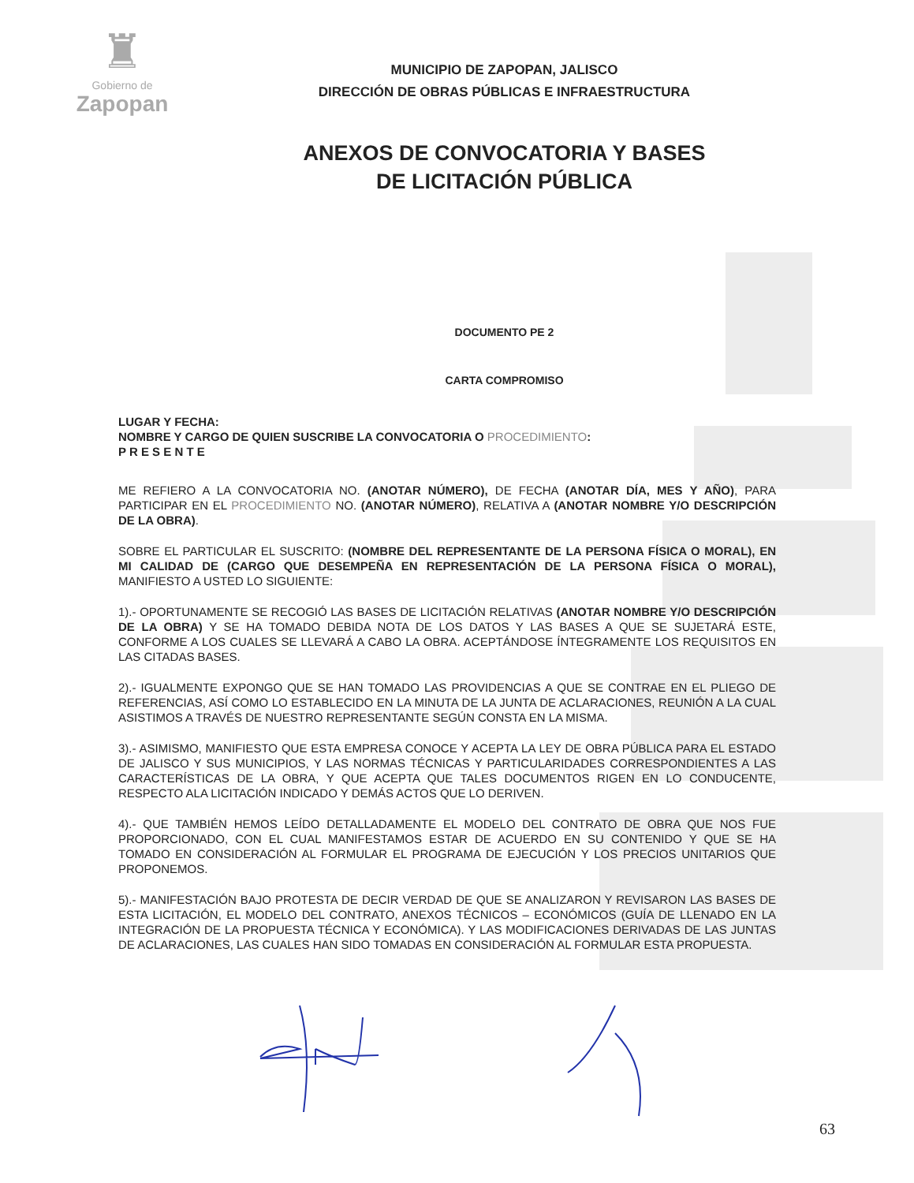♜
Gobierno de
Zapopan
MUNICIPIO DE ZAPOPAN, JALISCO
DIRECCIÓN DE OBRAS PÚBLICAS E INFRAESTRUCTURA
ANEXOS DE CONVOCATORIA Y BASES
DE LICITACIÓN PÚBLICA
DOCUMENTO PE 2
CARTA COMPROMISO
LUGAR Y FECHA:
NOMBRE Y CARGO DE QUIEN SUSCRIBE LA CONVOCATORIA O PROCEDIMIENTO:
P R E S E N T E
ME REFIERO A LA CONVOCATORIA NO. (ANOTAR NÚMERO), DE FECHA (ANOTAR DÍA, MES Y AÑO), PARA PARTICIPAR EN EL PROCEDIMIENTO NO. (ANOTAR NÚMERO), RELATIVA A (ANOTAR NOMBRE Y/O DESCRIPCIÓN DE LA OBRA).
SOBRE EL PARTICULAR EL SUSCRITO: (NOMBRE DEL REPRESENTANTE DE LA PERSONA FÍSICA O MORAL), EN MI CALIDAD DE (CARGO QUE DESEMPEÑA EN REPRESENTACIÓN DE LA PERSONA FÍSICA O MORAL), MANIFIESTO A USTED LO SIGUIENTE:
1).- OPORTUNAMENTE SE RECOGIÓ LAS BASES DE LICITACIÓN RELATIVAS (ANOTAR NOMBRE Y/O DESCRIPCIÓN DE LA OBRA) Y SE HA TOMADO DEBIDA NOTA DE LOS DATOS Y LAS BASES A QUE SE SUJETARÁ ESTE, CONFORME A LOS CUALES SE LLEVARÁ A CABO LA OBRA. ACEPTÁNDOSE ÍNTEGRAMENTE LOS REQUISITOS EN LAS CITADAS BASES.
2).- IGUALMENTE EXPONGO QUE SE HAN TOMADO LAS PROVIDENCIAS A QUE SE CONTRAE EN EL PLIEGO DE REFERENCIAS, ASÍ COMO LO ESTABLECIDO EN LA MINUTA DE LA JUNTA DE ACLARACIONES, REUNIÓN A LA CUAL ASISTIMOS A TRAVÉS DE NUESTRO REPRESENTANTE SEGÚN CONSTA EN LA MISMA.
3).- ASIMISMO, MANIFIESTO QUE ESTA EMPRESA CONOCE Y ACEPTA LA LEY DE OBRA PÚBLICA PARA EL ESTADO DE JALISCO Y SUS MUNICIPIOS, Y LAS NORMAS TÉCNICAS Y PARTICULARIDADES CORRESPONDIENTES A LAS CARACTERÍSTICAS DE LA OBRA, Y QUE ACEPTA QUE TALES DOCUMENTOS RIGEN EN LO CONDUCENTE, RESPECTO ALA LICITACIÓN INDICADO Y DEMÁS ACTOS QUE LO DERIVEN.
4).- QUE TAMBIÉN HEMOS LEÍDO DETALLADAMENTE EL MODELO DEL CONTRATO DE OBRA QUE NOS FUE PROPORCIONADO, CON EL CUAL MANIFESTAMOS ESTAR DE ACUERDO EN SU CONTENIDO Y QUE SE HA TOMADO EN CONSIDERACIÓN AL FORMULAR EL PROGRAMA DE EJECUCIÓN Y LOS PRECIOS UNITARIOS QUE PROPONEMOS.
5).- MANIFESTACIÓN BAJO PROTESTA DE DECIR VERDAD DE QUE SE ANALIZARON Y REVISARON LAS BASES DE ESTA LICITACIÓN, EL MODELO DEL CONTRATO, ANEXOS TÉCNICOS – ECONÓMICOS (GUÍA DE LLENADO EN LA INTEGRACIÓN DE LA PROPUESTA TÉCNICA Y ECONÓMICA). Y LAS MODIFICACIONES DERIVADAS DE LAS JUNTAS DE ACLARACIONES, LAS CUALES HAN SIDO TOMADAS EN CONSIDERACIÓN AL FORMULAR ESTA PROPUESTA.
63